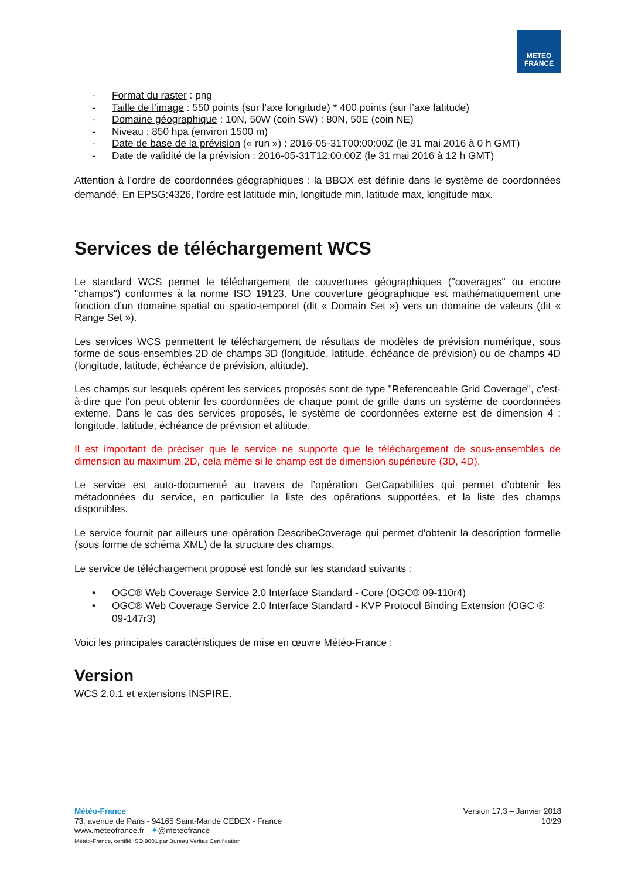METEO
FRANCE
- Format du raster : png
- Taille de l’image : 550 points (sur l’axe longitude) * 400 points (sur l’axe latitude)
- Domaine géographique : 10N, 50W (coin SW) ; 80N, 50E (coin NE)
- Niveau : 850 hpa (environ 1500 m)
- Date de base de la prévision (« run ») : 2016-05-31T00:00:00Z (le 31 mai 2016 à 0 h GMT)
- Date de validité de la prévision : 2016-05-31T12:00:00Z (le 31 mai 2016 à 12 h GMT)
Attention à l’ordre de coordonnées géographiques : la BBOX est définie dans le système de coordonnées demandé. En EPSG:4326, l'ordre est latitude min, longitude min, latitude max, longitude max.
Services de téléchargement WCS
Le standard WCS permet le téléchargement de couvertures géographiques ("coverages" ou encore "champs") conformes à la norme ISO 19123. Une couverture géographique est mathématiquement une fonction d’un domaine spatial ou spatio-temporel (dit « Domain Set ») vers un domaine de valeurs (dit « Range Set »).
Les services WCS permettent le téléchargement de résultats de modèles de prévision numérique, sous forme de sous-ensembles 2D de champs 3D (longitude, latitude, échéance de prévision) ou de champs 4D (longitude, latitude, échéance de prévision, altitude).
Les champs sur lesquels opèrent les services proposés sont de type "Referenceable Grid Coverage", c'est-à-dire que l'on peut obtenir les coordonnées de chaque point de grille dans un système de coordonnées externe. Dans le cas des services proposés, le système de coordonnées externe est de dimension 4 : longitude, latitude, échéance de prévision et altitude.
Il est important de préciser que le service ne supporte que le téléchargement de sous-ensembles de dimension au maximum 2D, cela même si le champ est de dimension supérieure (3D, 4D).
Le service est auto-documenté au travers de l’opération GetCapabilities qui permet d’obtenir les métadonnées du service, en particulier la liste des opérations supportées, et la liste des champs disponibles.
Le service fournit par ailleurs une opération DescribeCoverage qui permet d’obtenir la description formelle (sous forme de schéma XML) de la structure des champs.
Le service de téléchargement proposé est fondé sur les standard suivants :
• OGC® Web Coverage Service 2.0 Interface Standard - Core (OGC® 09-110r4)
• OGC® Web Coverage Service 2.0 Interface Standard - KVP Protocol Binding Extension (OGC ® 09-147r3)
Voici les principales caractéristiques de mise en œuvre Météo-France :
Version
WCS 2.0.1 et extensions INSPIRE.
Météo-France
73, avenue de Paris - 94165 Saint-Mandé CEDEX - France
www.meteofrance.fr ✦@meteofrance
Météo-France, certifié ISO 9001 par Bureau Veritas Certification
Version 17.3 – Janvier 2018
10/29